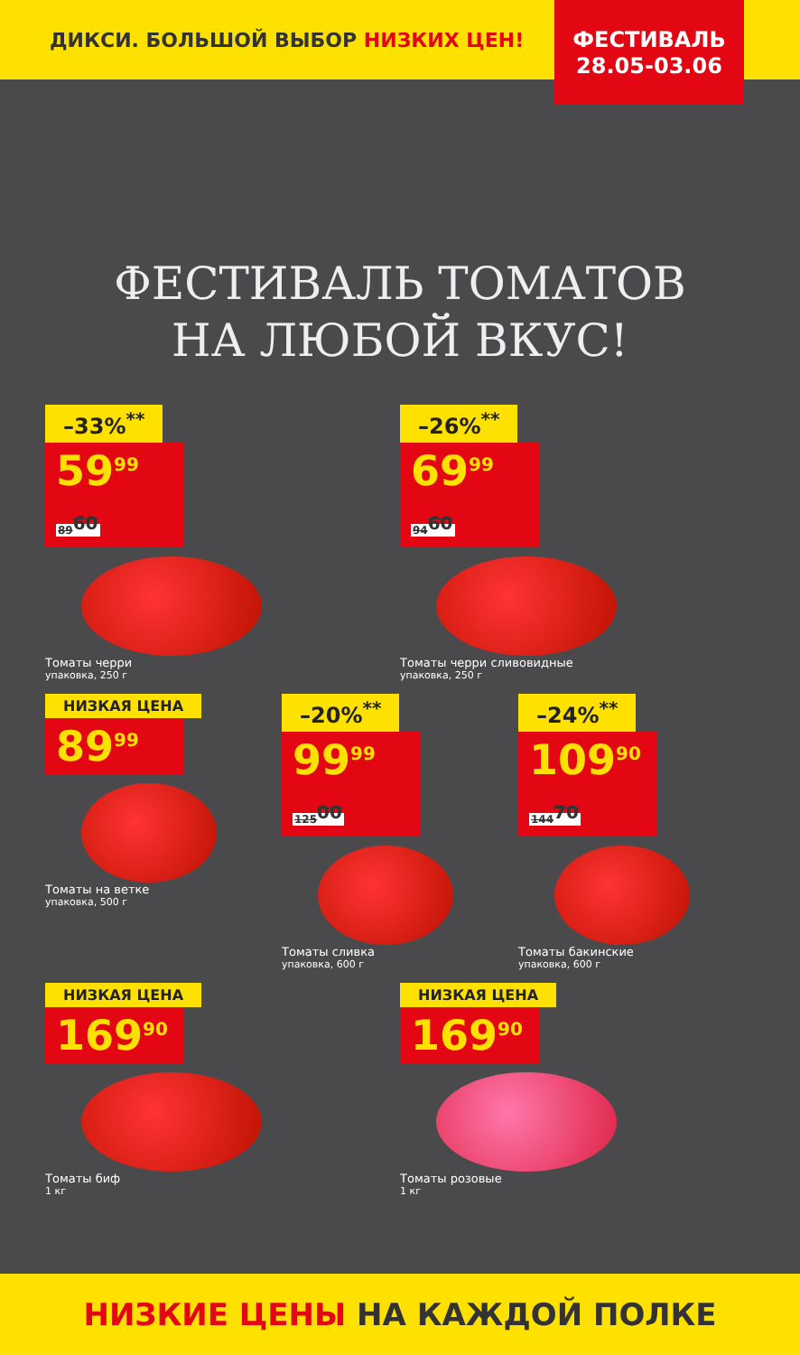ДИКСИ. БОЛЬШОЙ ВЫБОР НИЗКИХ ЦЕН!
ФЕСТИВАЛЬ
28.05-03.06
ФЕСТИВАЛЬ ТОМАТОВ
НА ЛЮБОЙ ВКУС!
–33%<sup>**</sup>
59<sup>99</sup> 89<sup>60</sup>
Томаты черри
упаковка, 250 г
–26%<sup>**</sup>
69<sup>99</sup> 94<sup>60</sup>
Томаты черри сливовидные
упаковка, 250 г
НИЗКАЯ ЦЕНА
89<sup>99</sup>
Томаты на ветке
упаковка, 500 г
–20%<sup>**</sup>
99<sup>99</sup> 125<sup>00</sup>
Томаты сливка
упаковка, 600 г
–24%<sup>**</sup>
109<sup>90</sup> 144<sup>70</sup>
Томаты бакинские
упаковка, 600 г
НИЗКАЯ ЦЕНА
169<sup>90</sup>
Томаты биф
1 кг
НИЗКАЯ ЦЕНА
169<sup>90</sup>
Томаты розовые
1 кг
НИЗКИЕ ЦЕНЫ НА КАЖДОЙ ПОЛКЕ